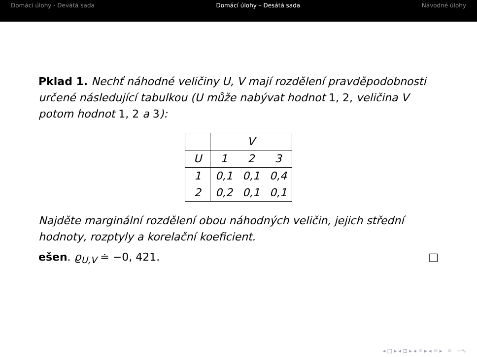Domácí úlohy - Devátá sada Domácí úlohy – Desátá sada Návodné úlohy
Pklad 1. Nechť náhodné veličiny U, V mají rozdělení pravděpodobnosti určené následující tabulkou (U může nabývat hodnot 1, 2, veličina V potom hodnot 1, 2 a 3):
| | V | | |
| U | 1 | 2 | 3 |
| 1 | 0,1 | 0,1 | 0,4 |
| 2 | 0,2 | 0,1 | 0,1 |
Najděte marginální rozdělení obou náhodných veličin, jejich střední hodnoty, rozptyly a korelační koeficient.
ešen. ϱ<sub>U,V</sub> ≐ −0, 421. □
◂ □ ▸ ◂ ⊡ ▸ ◂ ≡ ▸ ◂ ≡ ▸ ≡ ∽∿